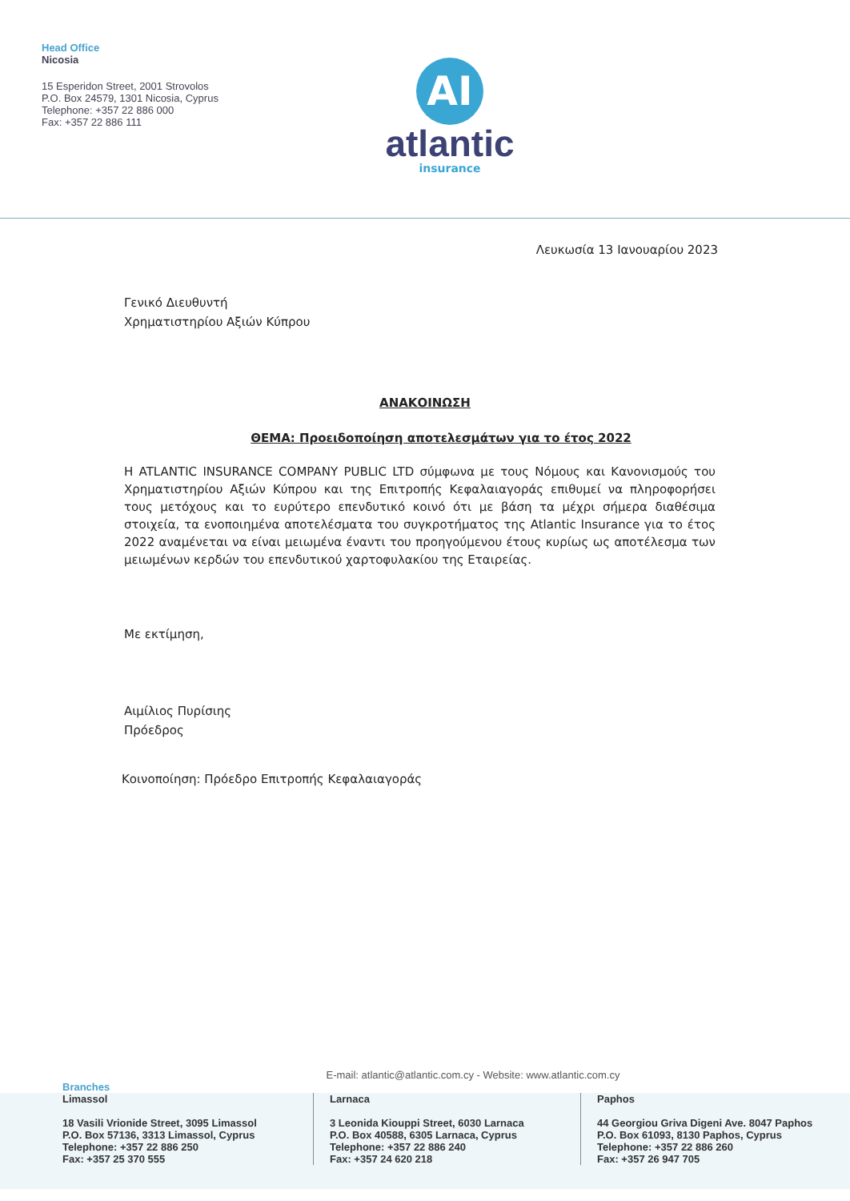Head Office
Nicosia
15 Esperidon Street, 2001 Strovolos
P.O. Box 24579, 1301 Nicosia, Cyprus
Telephone: +357 22 886 000
Fax: +357 22 886 111
AI
atlantic
insurance
Λευκωσία 13 Ιανουαρίου 2023
Γενικό Διευθυντή
Χρηματιστηρίου Αξιών Κύπρου
ΑΝΑΚΟΙΝΩΣΗ
ΘΕΜΑ: Προειδοποίηση αποτελεσμάτων για το έτος 2022
Η ATLANTIC INSURANCE COMPANY PUBLIC LTD σύμφωνα με τους Νόμους και Κανονισμούς του Χρηματιστηρίου Αξιών Κύπρου και της Επιτροπής Κεφαλαιαγοράς επιθυμεί να πληροφορήσει τους μετόχους και το ευρύτερο επενδυτικό κοινό ότι με βάση τα μέχρι σήμερα διαθέσιμα στοιχεία, τα ενοποιημένα αποτελέσματα του συγκροτήματος της Atlantic Insurance για το έτος 2022 αναμένεται να είναι μειωμένα έναντι του προηγούμενου έτους κυρίως ως αποτέλεσμα των μειωμένων κερδών του επενδυτικού χαρτοφυλακίου της Εταιρείας.
Με εκτίμηση,
Αιμίλιος Πυρίσιης
Πρόεδρος
Κοινοποίηση: Πρόεδρο Επιτροπής Κεφαλαιαγοράς
E-mail: atlantic@atlantic.com.cy - Website: www.atlantic.com.cy
Branches
Limassol
18 Vasili Vrionide Street, 3095 Limassol
P.O. Box 57136, 3313 Limassol, Cyprus
Telephone: +357 22 886 250
Fax: +357 25 370 555
Larnaca
3 Leonida Kiouppi Street, 6030 Larnaca
P.O. Box 40588, 6305 Larnaca, Cyprus
Telephone: +357 22 886 240
Fax: +357 24 620 218
Paphos
44 Georgiou Griva Digeni Ave. 8047 Paphos
P.O. Box 61093, 8130 Paphos, Cyprus
Telephone: +357 22 886 260
Fax: +357 26 947 705